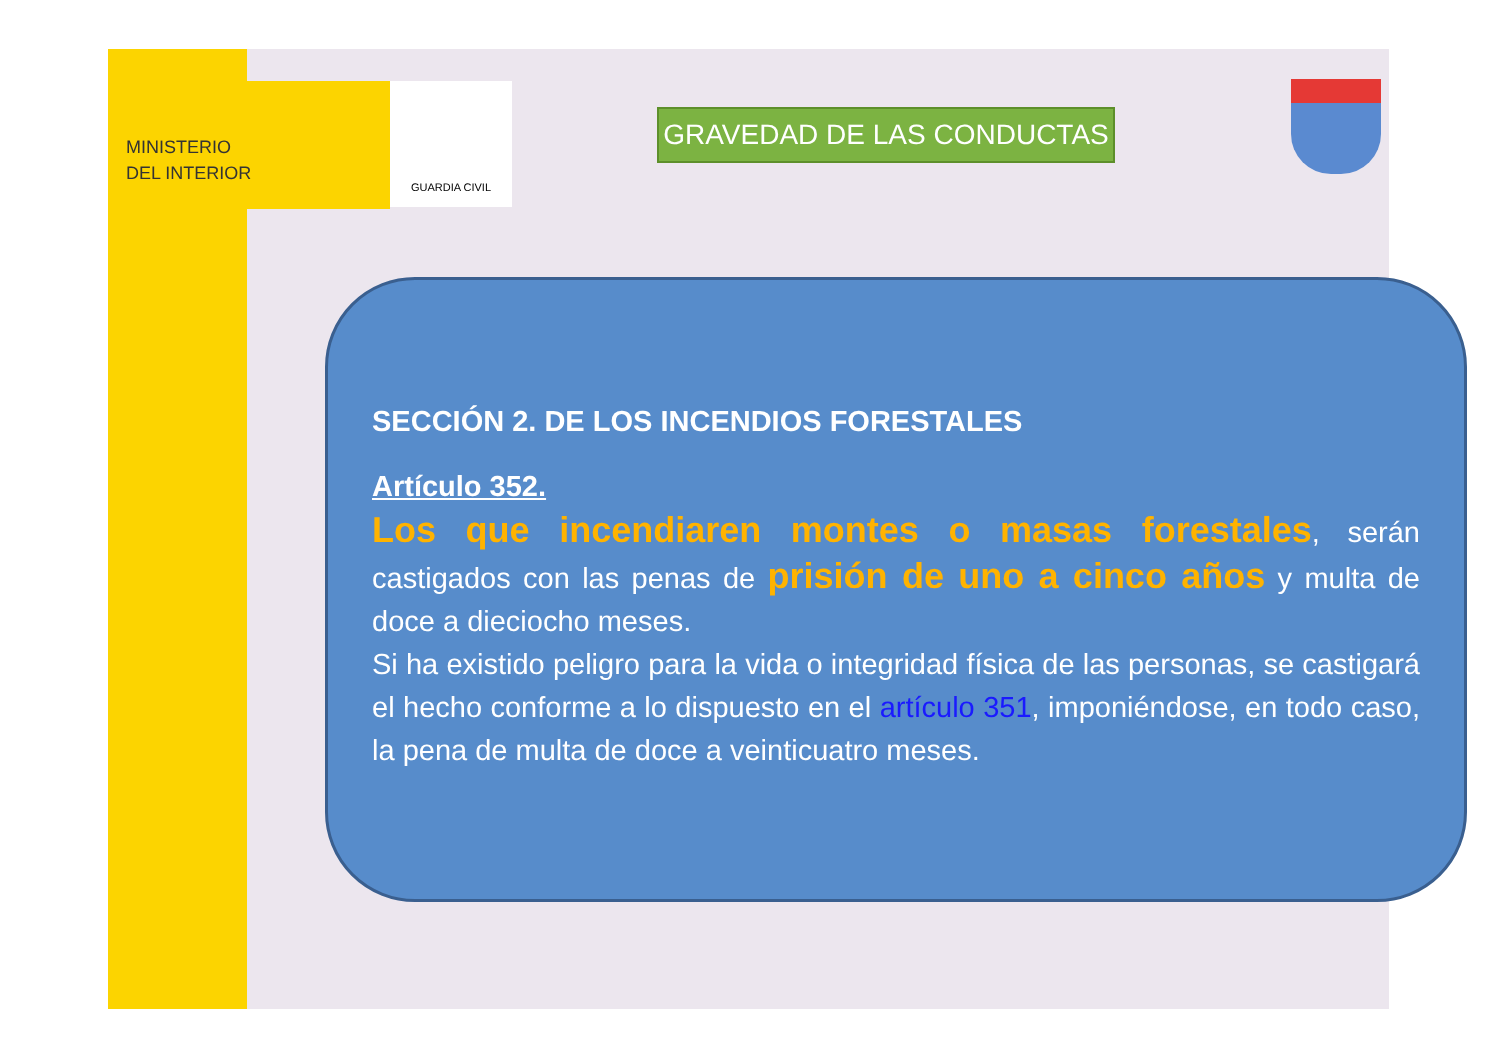MINISTERIO
DEL INTERIOR
GUARDIA CIVIL
GRAVEDAD DE LAS CONDUCTAS
SECCIÓN 2. DE LOS INCENDIOS FORESTALES
Artículo 352.
Los que incendiaren montes o masas forestales, serán castigados con las penas de prisión de uno a cinco años y multa de doce a dieciocho meses.
Si ha existido peligro para la vida o integridad física de las personas, se castigará el hecho conforme a lo dispuesto en el artículo 351, imponiéndose, en todo caso, la pena de multa de doce a veinticuatro meses.